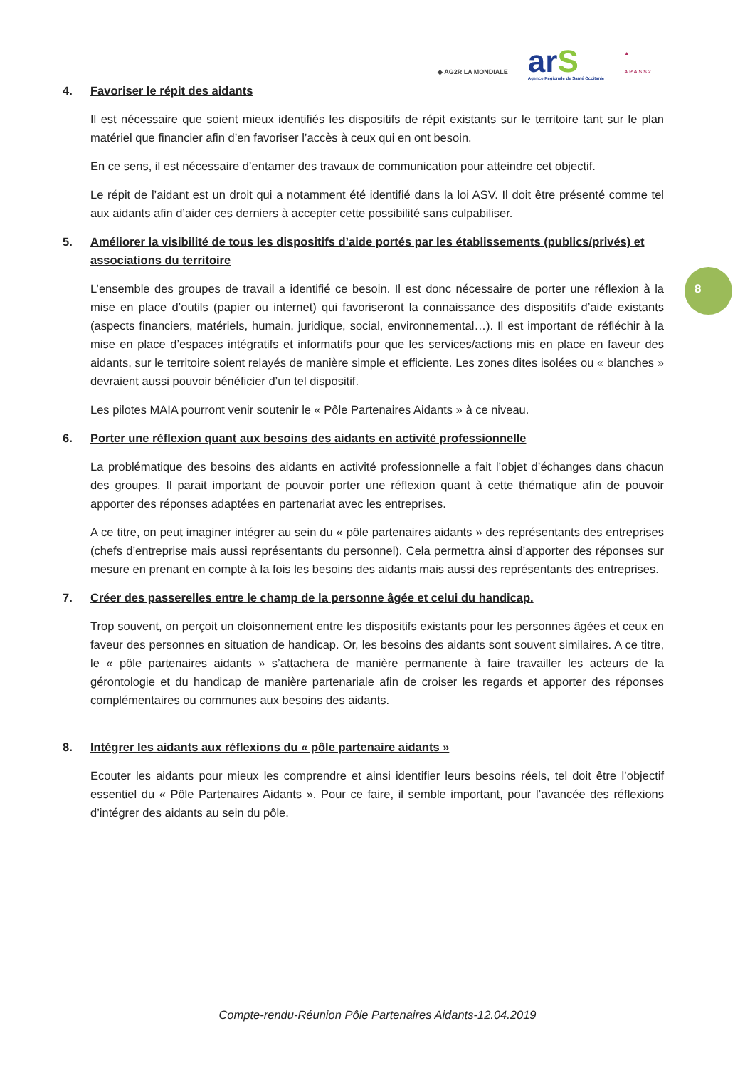◆ AG2R LA MONDIALE
arS
Agence Régionale de Santé Occitanie
▲
APASS2
8
4. Favoriser le répit des aidants
Il est nécessaire que soient mieux identifiés les dispositifs de répit existants sur le territoire tant sur le plan matériel que financier afin d’en favoriser l’accès à ceux qui en ont besoin.
En ce sens, il est nécessaire d’entamer des travaux de communication pour atteindre cet objectif.
Le répit de l’aidant est un droit qui a notamment été identifié dans la loi ASV. Il doit être présenté comme tel aux aidants afin d’aider ces derniers à accepter cette possibilité sans culpabiliser.
5. Améliorer la visibilité de tous les dispositifs d’aide portés par les établissements (publics/privés) et associations du territoire
L’ensemble des groupes de travail a identifié ce besoin. Il est donc nécessaire de porter une réflexion à la mise en place d’outils (papier ou internet) qui favoriseront la connaissance des dispositifs d’aide existants (aspects financiers, matériels, humain, juridique, social, environnemental…). Il est important de réfléchir à la mise en place d’espaces intégratifs et informatifs pour que les services/actions mis en place en faveur des aidants, sur le territoire soient relayés de manière simple et efficiente. Les zones dites isolées ou « blanches » devraient aussi pouvoir bénéficier d’un tel dispositif.
Les pilotes MAIA pourront venir soutenir le « Pôle Partenaires Aidants » à ce niveau.
6. Porter une réflexion quant aux besoins des aidants en activité professionnelle
La problématique des besoins des aidants en activité professionnelle a fait l’objet d’échanges dans chacun des groupes. Il parait important de pouvoir porter une réflexion quant à cette thématique afin de pouvoir apporter des réponses adaptées en partenariat avec les entreprises.
A ce titre, on peut imaginer intégrer au sein du « pôle partenaires aidants » des représentants des entreprises (chefs d’entreprise mais aussi représentants du personnel). Cela permettra ainsi d’apporter des réponses sur mesure en prenant en compte à la fois les besoins des aidants mais aussi des représentants des entreprises.
7. Créer des passerelles entre le champ de la personne âgée et celui du handicap.
Trop souvent, on perçoit un cloisonnement entre les dispositifs existants pour les personnes âgées et ceux en faveur des personnes en situation de handicap. Or, les besoins des aidants sont souvent similaires. A ce titre, le « pôle partenaires aidants » s’attachera de manière permanente à faire travailler les acteurs de la gérontologie et du handicap de manière partenariale afin de croiser les regards et apporter des réponses complémentaires ou communes aux besoins des aidants.
8. Intégrer les aidants aux réflexions du « pôle partenaire aidants »
Ecouter les aidants pour mieux les comprendre et ainsi identifier leurs besoins réels, tel doit être l’objectif essentiel du « Pôle Partenaires Aidants ». Pour ce faire, il semble important, pour l’avancée des réflexions d’intégrer des aidants au sein du pôle.
Compte-rendu-Réunion Pôle Partenaires Aidants-12.04.2019